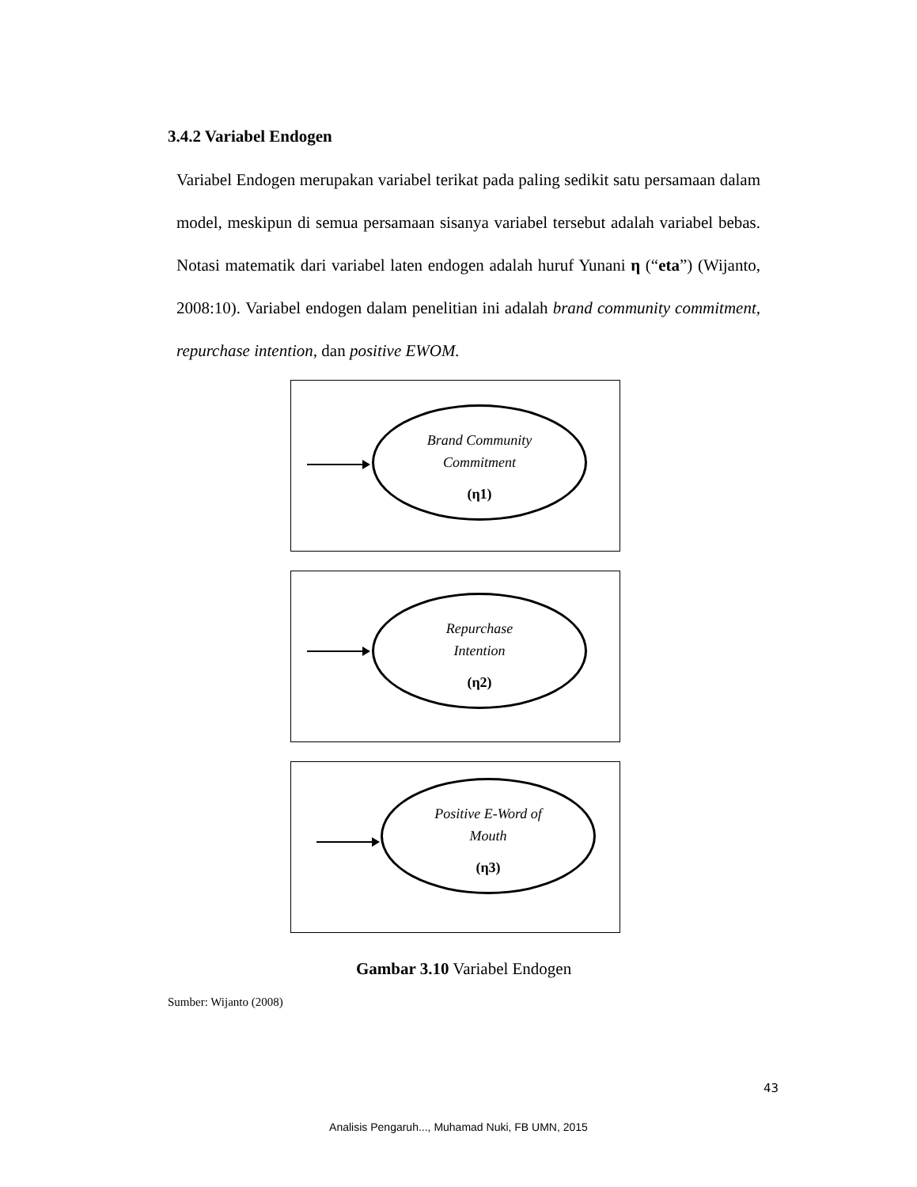3.4.2 Variabel Endogen
Variabel Endogen merupakan variabel terikat pada paling sedikit satu persamaan dalam model, meskipun di semua persamaan sisanya variabel tersebut adalah variabel bebas. Notasi matematik dari variabel laten endogen adalah huruf Yunani η (“eta”) (Wijanto, 2008:10). Variabel endogen dalam penelitian ini adalah brand community commitment, repurchase intention, dan positive EWOM.
Brand Community
Commitment
(η1)
Repurchase
Intention
(η2)
Positive E-Word of
Mouth
(η3)
Gambar 3.10 Variabel Endogen
Sumber: Wijanto (2008)
43
Analisis Pengaruh..., Muhamad Nuki, FB UMN, 2015